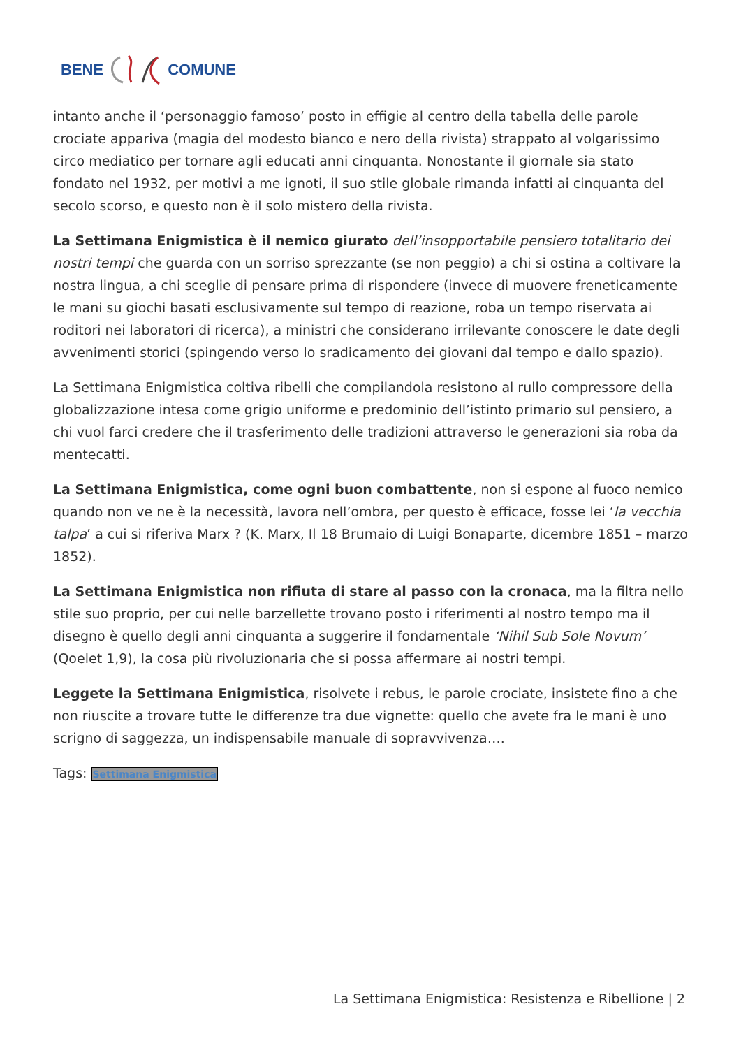BENE COMUNE
intanto anche il ‘personaggio famoso’ posto in effigie al centro della tabella delle parole crociate appariva (magia del modesto bianco e nero della rivista) strappato al volgarissimo circo mediatico per tornare agli educati anni cinquanta. Nonostante il giornale sia stato fondato nel 1932, per motivi a me ignoti, il suo stile globale rimanda infatti ai cinquanta del secolo scorso, e questo non è il solo mistero della rivista.
La Settimana Enigmistica è il nemico giurato dell’insopportabile pensiero totalitario dei nostri tempi che guarda con un sorriso sprezzante (se non peggio) a chi si ostina a coltivare la nostra lingua, a chi sceglie di pensare prima di rispondere (invece di muovere freneticamente le mani su giochi basati esclusivamente sul tempo di reazione, roba un tempo riservata ai roditori nei laboratori di ricerca), a ministri che considerano irrilevante conoscere le date degli avvenimenti storici (spingendo verso lo sradicamento dei giovani dal tempo e dallo spazio).
La Settimana Enigmistica coltiva ribelli che compilandola resistono al rullo compressore della globalizzazione intesa come grigio uniforme e predominio dell’istinto primario sul pensiero, a chi vuol farci credere che il trasferimento delle tradizioni attraverso le generazioni sia roba da mentecatti.
La Settimana Enigmistica, come ogni buon combattente, non si espone al fuoco nemico quando non ve ne è la necessità, lavora nell’ombra, per questo è efficace, fosse lei ‘la vecchia talpa’ a cui si riferiva Marx ? (K. Marx, Il 18 Brumaio di Luigi Bonaparte, dicembre 1851 – marzo 1852).
La Settimana Enigmistica non rifiuta di stare al passo con la cronaca, ma la filtra nello stile suo proprio, per cui nelle barzellette trovano posto i riferimenti al nostro tempo ma il disegno è quello degli anni cinquanta a suggerire il fondamentale ‘Nihil Sub Sole Novum’ (Qoelet 1,9), la cosa più rivoluzionaria che si possa affermare ai nostri tempi.
Leggete la Settimana Enigmistica, risolvete i rebus, le parole crociate, insistete fino a che non riuscite a trovare tutte le differenze tra due vignette: quello che avete fra le mani è uno scrigno di saggezza, un indispensabile manuale di sopravvivenza….
Tags: Settimana Enigmistica
La Settimana Enigmistica: Resistenza e Ribellione | 2